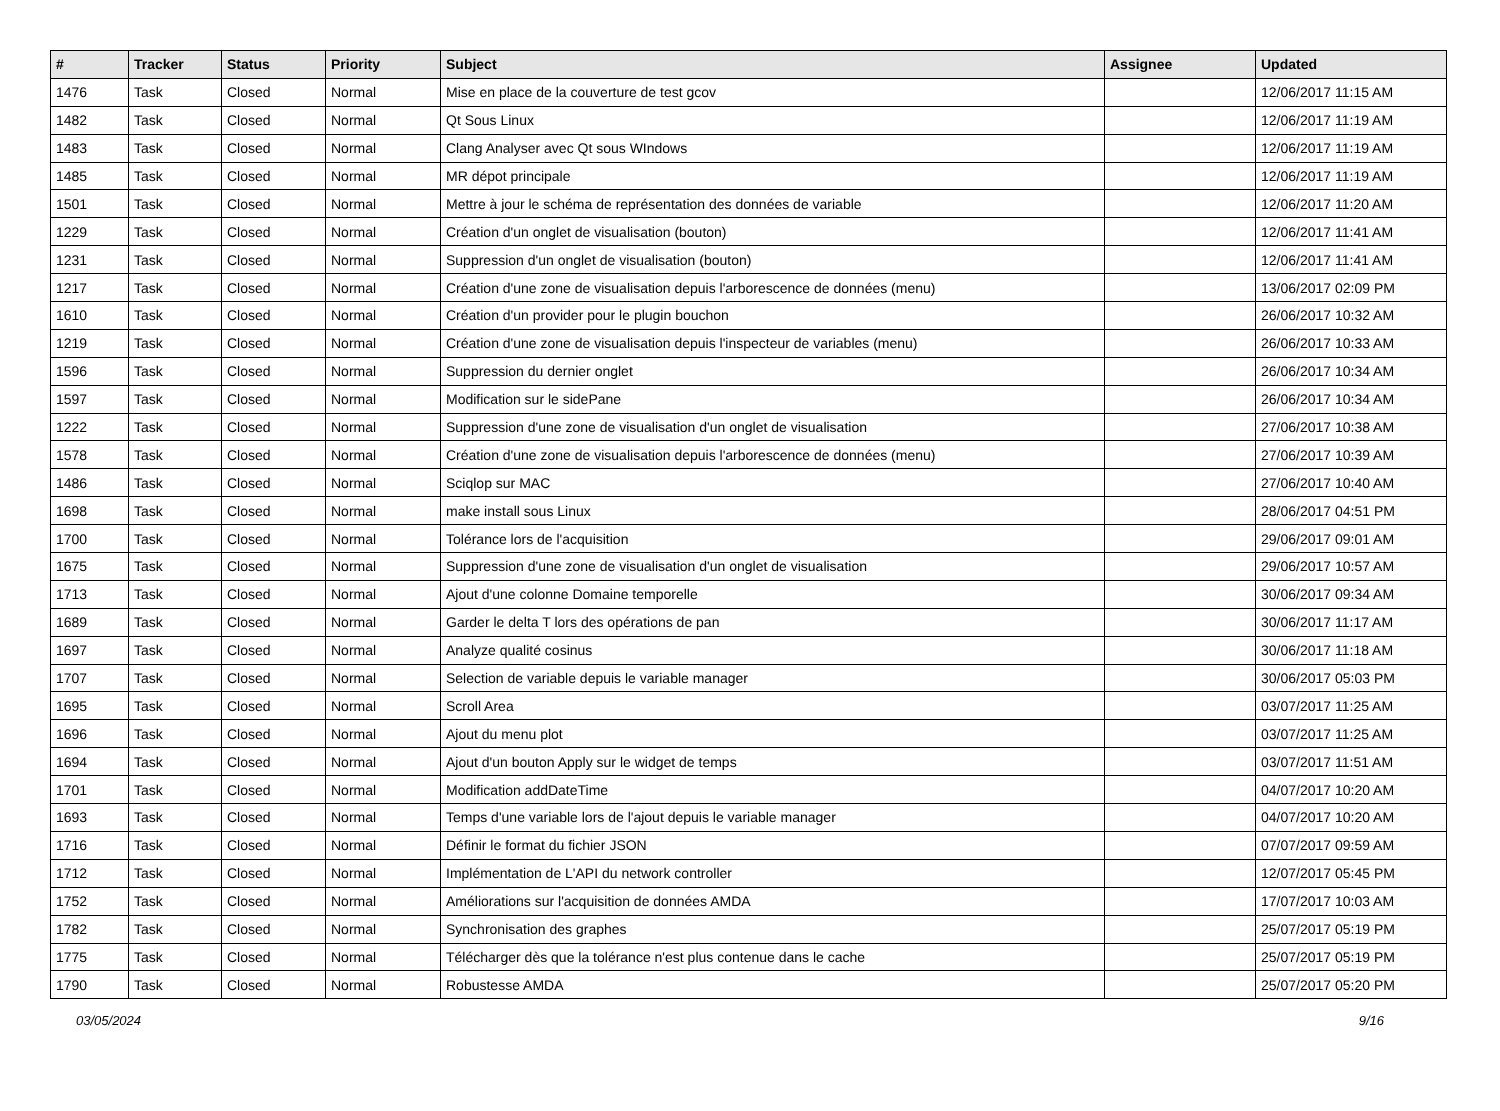| # | Tracker | Status | Priority | Subject | Assignee | Updated |
| --- | --- | --- | --- | --- | --- | --- |
| 1476 | Task | Closed | Normal | Mise en place de la couverture de test gcov | | 12/06/2017 11:15 AM |
| 1482 | Task | Closed | Normal | Qt Sous Linux | | 12/06/2017 11:19 AM |
| 1483 | Task | Closed | Normal | Clang Analyser avec Qt sous WIndows | | 12/06/2017 11:19 AM |
| 1485 | Task | Closed | Normal | MR dépot principale | | 12/06/2017 11:19 AM |
| 1501 | Task | Closed | Normal | Mettre à jour le schéma de représentation des données de variable | | 12/06/2017 11:20 AM |
| 1229 | Task | Closed | Normal | Création d'un onglet de visualisation (bouton) | | 12/06/2017 11:41 AM |
| 1231 | Task | Closed | Normal | Suppression d'un onglet de visualisation (bouton) | | 12/06/2017 11:41 AM |
| 1217 | Task | Closed | Normal | Création d'une zone de visualisation depuis l'arborescence de données (menu) | | 13/06/2017 02:09 PM |
| 1610 | Task | Closed | Normal | Création d'un provider pour le plugin bouchon | | 26/06/2017 10:32 AM |
| 1219 | Task | Closed | Normal | Création d'une zone de visualisation depuis l'inspecteur de variables (menu) | | 26/06/2017 10:33 AM |
| 1596 | Task | Closed | Normal | Suppression du dernier onglet | | 26/06/2017 10:34 AM |
| 1597 | Task | Closed | Normal | Modification sur le sidePane | | 26/06/2017 10:34 AM |
| 1222 | Task | Closed | Normal | Suppression d'une zone de visualisation d'un onglet de visualisation | | 27/06/2017 10:38 AM |
| 1578 | Task | Closed | Normal | Création d'une zone de visualisation depuis l'arborescence de données (menu) | | 27/06/2017 10:39 AM |
| 1486 | Task | Closed | Normal | Sciqlop sur MAC | | 27/06/2017 10:40 AM |
| 1698 | Task | Closed | Normal | make install sous Linux | | 28/06/2017 04:51 PM |
| 1700 | Task | Closed | Normal | Tolérance lors de l'acquisition | | 29/06/2017 09:01 AM |
| 1675 | Task | Closed | Normal | Suppression d'une zone de visualisation d'un onglet de visualisation | | 29/06/2017 10:57 AM |
| 1713 | Task | Closed | Normal | Ajout d'une colonne Domaine temporelle | | 30/06/2017 09:34 AM |
| 1689 | Task | Closed | Normal | Garder le delta T lors des opérations de pan | | 30/06/2017 11:17 AM |
| 1697 | Task | Closed | Normal | Analyze qualité cosinus | | 30/06/2017 11:18 AM |
| 1707 | Task | Closed | Normal | Selection de variable depuis le variable manager | | 30/06/2017 05:03 PM |
| 1695 | Task | Closed | Normal | Scroll Area | | 03/07/2017 11:25 AM |
| 1696 | Task | Closed | Normal | Ajout du menu plot | | 03/07/2017 11:25 AM |
| 1694 | Task | Closed | Normal | Ajout d'un bouton Apply sur le widget de temps | | 03/07/2017 11:51 AM |
| 1701 | Task | Closed | Normal | Modification addDateTime | | 04/07/2017 10:20 AM |
| 1693 | Task | Closed | Normal | Temps d'une variable lors de l'ajout depuis le variable manager | | 04/07/2017 10:20 AM |
| 1716 | Task | Closed | Normal | Définir le format du fichier JSON | | 07/07/2017 09:59 AM |
| 1712 | Task | Closed | Normal | Implémentation de L'API du network controller | | 12/07/2017 05:45 PM |
| 1752 | Task | Closed | Normal | Améliorations sur l'acquisition de données AMDA | | 17/07/2017 10:03 AM |
| 1782 | Task | Closed | Normal | Synchronisation des graphes | | 25/07/2017 05:19 PM |
| 1775 | Task | Closed | Normal | Télécharger dès que la tolérance n'est plus contenue dans le cache | | 25/07/2017 05:19 PM |
| 1790 | Task | Closed | Normal | Robustesse AMDA | | 25/07/2017 05:20 PM |
03/05/2024 9/16